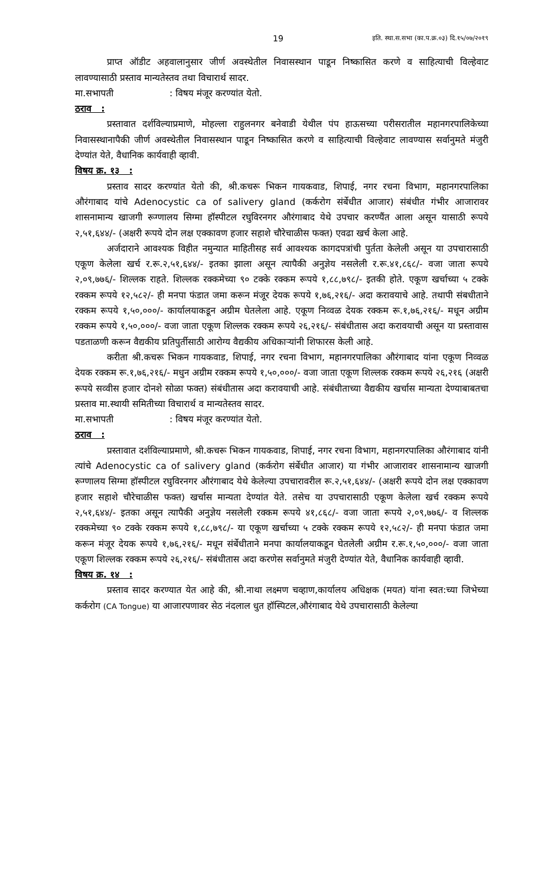19 इति. स्था.स.सभा (का.प.क्र.०३) दि.१५/०७/२०१९
प्राप्त ऑडीट अहवालानुसार जीर्ण अवस्थेतील निवासस्थान पाडून निष्कासित करणे व साहित्याची विल्हेवाट लावण्यासाठी प्रस्ताव मान्यतेस्तव तथा विचारार्थ सादर.
मा.सभापती: विषय मंजूर करण्यांत येतो.
ठराव :
प्रस्तावात दर्शविल्याप्रमाणे, मोहल्ला राहुलनगर बनेवाडी येथील पंप हाऊसच्या परीसरातील महानगरपालिकेच्या निवासस्थानापैकी जीर्ण अवस्थेतील निवासस्थान पाडून निष्कासित करणे व साहित्याची विल्हेवाट लावण्यास सर्वानुमते मंजुरी देण्यांत येते, वैधानिक कार्यवाही व्हावी.
विषय क्र. १३ :
प्रस्ताव सादर करण्यांत येतो की, श्री.कचरू भिकन गायकवाड, शिपाई, नगर रचना विभाग, महानगरपालिका औरंगाबाद यांचे Adenocystic ca of salivery gland (कर्करोग संर्बेधीत आजार) संबंधीत गंभीर आजारावर शासनामान्य खाजगी रूग्णालय सिग्मा हॉस्पीटल रघुविरनगर औरंगाबाद येथे उपचार करण्यैंत आला असून यासाठी रूपये २,५१,६४४/- (अक्षरी रूपये दोन लक्ष एक्कावण हजार सहाशे चौरेचाळीस फक्त) एवढा खर्च केला आहे.
अर्जदाराने आवश्यक विहीत नमुन्यात माहितीसह सर्व आवश्यक कागदपत्रांची पुर्तता केलेली असून या उपचारासाठी एकूण केलेला खर्च र.रू.२,५१,६४४/- इतका झाला असून त्यापैकी अनुज्ञेय नसलेली र.रू.४१,८६८/- वजा जाता रूपये २,०९,७७६/- शिल्लक राहते. शिल्लक रक्कमेच्या ९० टक्के रक्कम रूपये १,८८,७९८/- इतकी होते. एकूण खर्चाच्या ५ टक्के रक्कम रूपये १२,५८२/- ही मनपा फंडात जमा करून मंजूर देयक रूपये १,७६,२१६/- अदा करावयाचे आहे. तथापी संबधीताने रक्कम रूपये १,५०,०००/- कार्यालयाकडून अग्रीम घेतलेला आहे. एकूण निव्वळ देयक रक्कम रू.१,७६,२१६/- मधून अग्रीम रक्कम रूपये १,५०,०००/- वजा जाता एकूण शिल्लक रक्कम रूपये २६,२१६/- संबंधीतास अदा करावयाची असून या प्रस्तावास पडताळणी करून वैद्यकीय प्रतिपुर्तीसाठी आरोग्य वैद्यकीय अधिकाऱ्यांनी शिफारस केली आहे.
करीता श्री.कचरू भिकन गायकवाड, शिपाई, नगर रचना विभाग, महानगरपालिका औरंगाबाद यांना एकूण निव्वळ देयक रक्कम रू.१,७६,२१६/- मधुन अग्रीम रक्कम रूपये १,५०,०००/- वजा जाता एकूण शिल्लक रक्कम रूपये २६,२१६ (अक्षरी रूपये सव्वीस हजार दोनशे सोळा फक्त) संबंधीतास अदा करावयाची आहे. संबंधीताच्या वैद्यकीय खर्चास मान्यता देण्याबाबतचा प्रस्ताव मा.स्थायी समितीच्या विचारार्थ व मान्यतेस्तव सादर.
मा.सभापती: विषय मंजूर करण्यांत येतो.
ठराव :
प्रस्तावात दर्शविल्याप्रमाणे, श्री.कचरू भिकन गायकवाड, शिपाई, नगर रचना विभाग, महानगरपालिका औरंगाबाद यांनी त्यांचे Adenocystic ca of salivery gland (कर्करोग संर्बेधीत आजार) या गंभीर आजारावर शासनामान्य खाजगी रूग्णालय सिग्मा हॉस्पीटल रघुविरनगर औरंगाबाद येथे केलेल्या उपचारावरील रू.२,५१,६४४/- (अक्षरी रूपये दोन लक्ष एक्कावण हजार सहाशे चौरेचाळीस फक्त) खर्चास मान्यता देण्यांत येते. तसेच या उपचारासाठी एकूण केलेला खर्च रक्कम रूपये २,५१,६४४/- इतका असून त्यापैकी अनुज्ञेय नसलेली रक्कम रूपये ४१,८६८/- वजा जाता रूपये २,०९,७७६/- व शिल्लक रक्कमेच्या ९० टक्के रक्कम रूपये १,८८,७९८/- या एकूण खर्चाच्या ५ टक्के रक्कम रूपये १२,५८२/- ही मनपा फंडात जमा करून मंजूर देयक रूपये १,७६,२१६/- मधून संर्बेधीताने मनपा कार्यालयाकडून घेतलेली अग्रीम र.रू.१,५०,०००/- वजा जाता एकूण शिल्लक रक्कम रूपये २६,२१६/- संबंधीतास अदा करणेस सर्वानुमते मंजुरी देण्यांत येते, वैधानिक कार्यवाही व्हावी.
विषय क्र. १४ :
प्रस्ताव सादर करण्यात येत आहे की, श्री.नाथा लक्ष्मण चव्हाण,कार्यालय अधिक्षक (मयत) यांना स्वत:च्या जिभेच्या कर्करोग (CA Tongue) या आजारपणावर सेठ नंदलाल धुत हॉस्पिटल,औरंगाबाद येथे उपचारासाठी केलेल्या